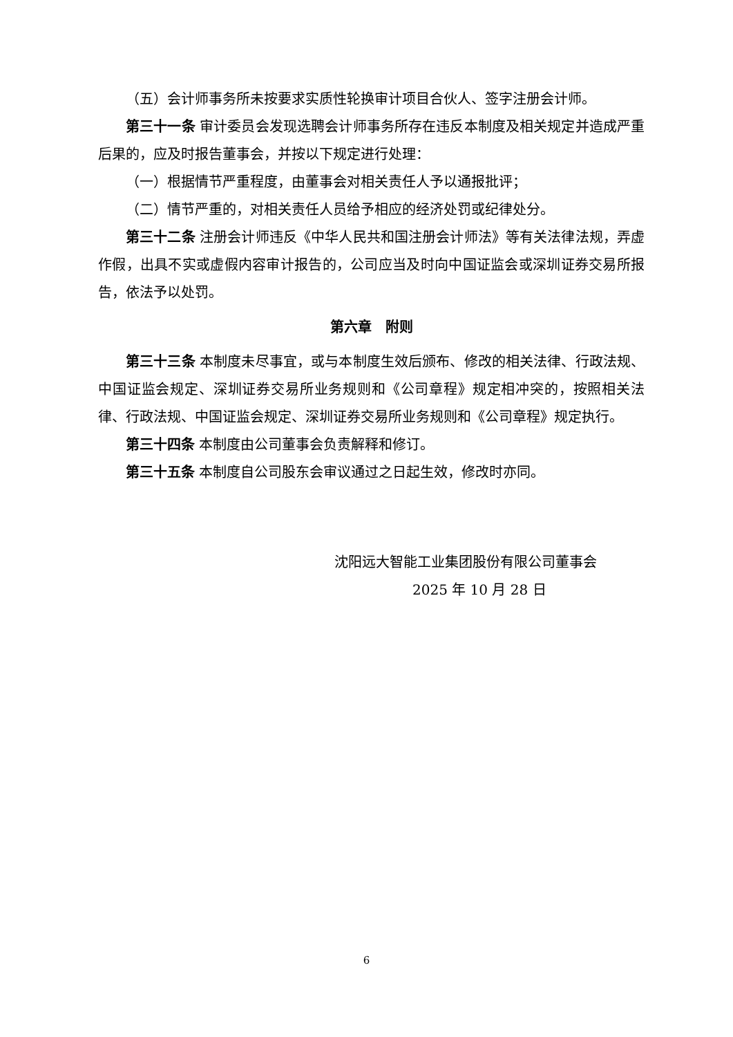（五）会计师事务所未按要求实质性轮换审计项目合伙人、签字注册会计师。
第三十一条 审计委员会发现选聘会计师事务所存在违反本制度及相关规定并造成严重后果的，应及时报告董事会，并按以下规定进行处理：
（一）根据情节严重程度，由董事会对相关责任人予以通报批评；
（二）情节严重的，对相关责任人员给予相应的经济处罚或纪律处分。
第三十二条 注册会计师违反《中华人民共和国注册会计师法》等有关法律法规，弄虚作假，出具不实或虚假内容审计报告的，公司应当及时向中国证监会或深圳证券交易所报告，依法予以处罚。
第六章　附则
第三十三条 本制度未尽事宜，或与本制度生效后颁布、修改的相关法律、行政法规、中国证监会规定、深圳证券交易所业务规则和《公司章程》规定相冲突的，按照相关法律、行政法规、中国证监会规定、深圳证券交易所业务规则和《公司章程》规定执行。
第三十四条 本制度由公司董事会负责解释和修订。
第三十五条 本制度自公司股东会审议通过之日起生效，修改时亦同。
沈阳远大智能工业集团股份有限公司董事会
2025 年 10 月 28 日
6